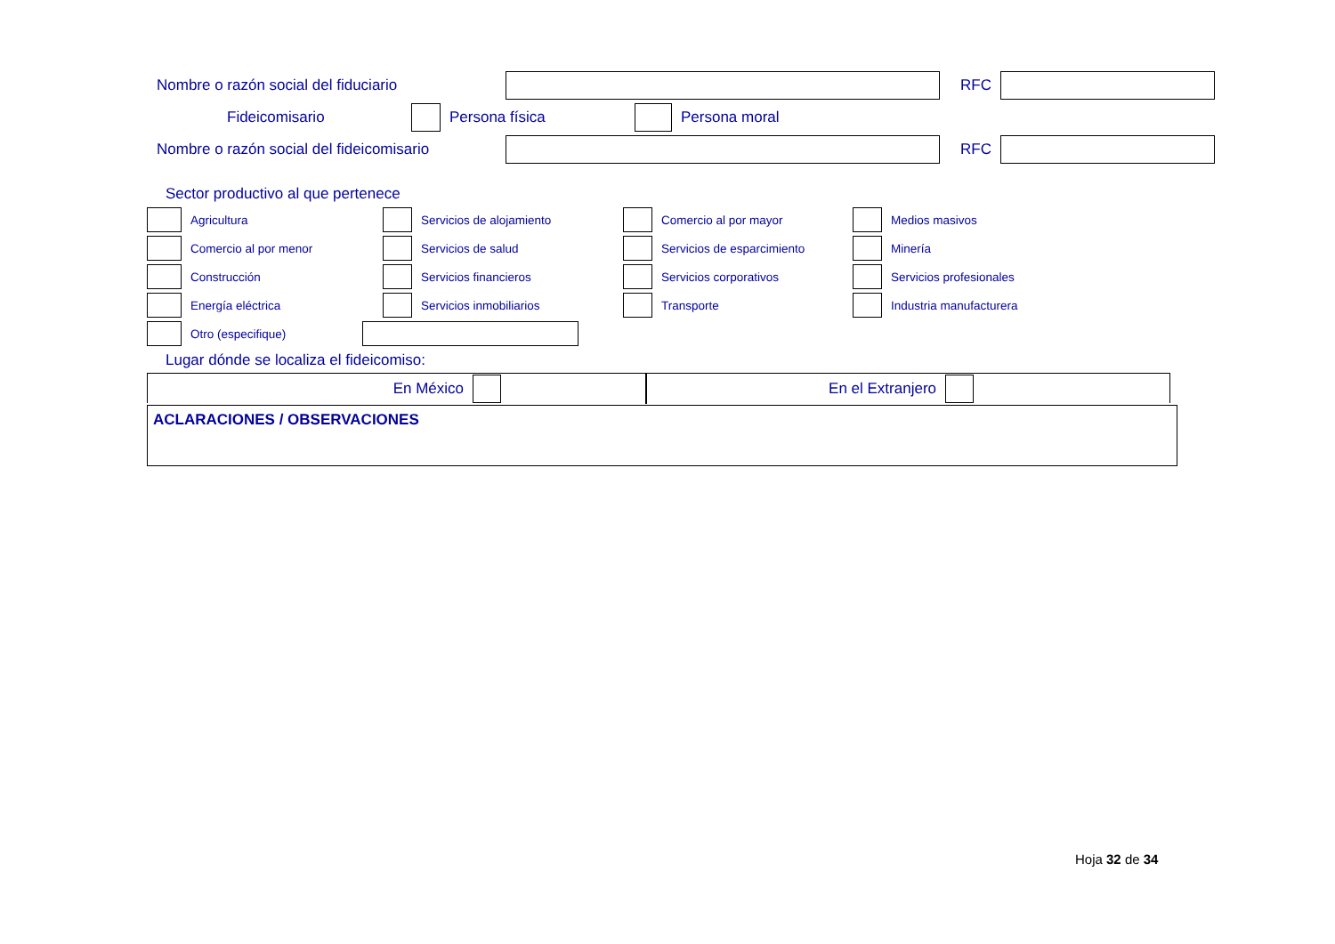Nombre o razón social del fiduciario RFC
Fideicomisario Persona física Persona moral
Nombre o razón social del fideicomisario
RFC
Sector productivo al que pertenece
Agricultura
Servicios de alojamiento
Comercio al por mayor
Medios masivos
Comercio al por menor
Servicios de salud
Servicios de esparcimiento
Minería
Construcción
Servicios financieros
Servicios corporativos
Servicios profesionales
Energía eléctrica
Servicios inmobiliarios
Transporte
Industria manufacturera
Otro (especifique)
Lugar dónde se localiza el fideicomiso:
En México En el Extranjero
ACLARACIONES / OBSERVACIONES
Hoja 32 de 34